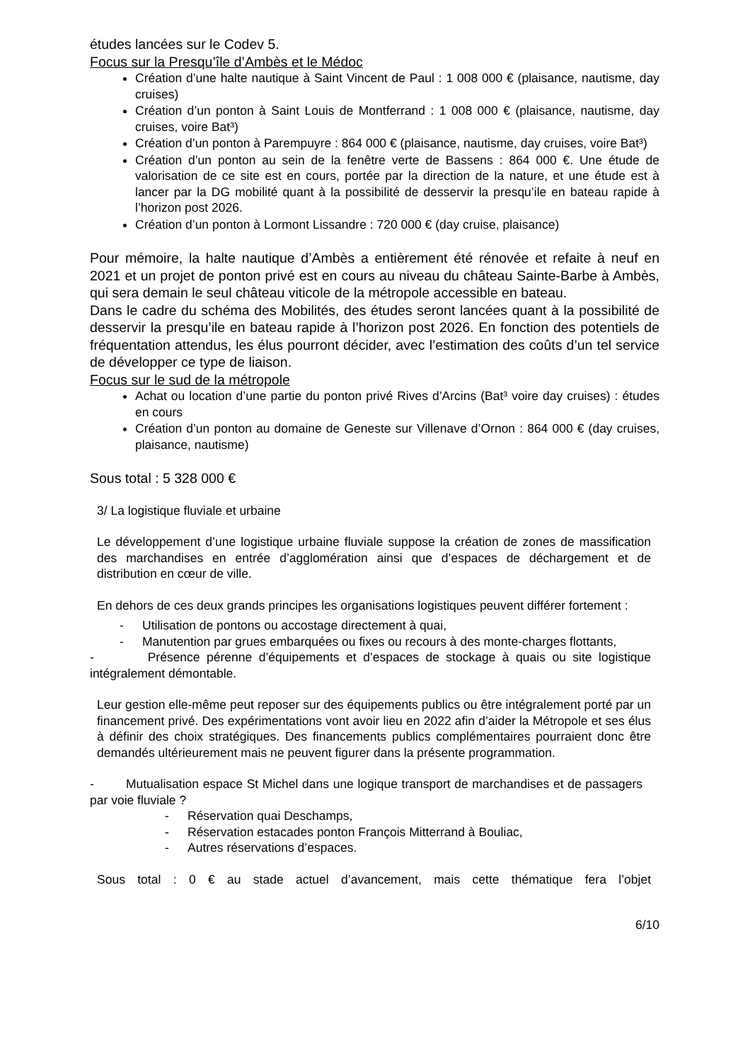études lancées sur le Codev 5.
Focus sur la Presqu’île d’Ambès et le Médoc
Création d’une halte nautique à Saint Vincent de Paul : 1 008 000 € (plaisance, nautisme, day cruises)
Création d’un ponton à Saint Louis de Montferrand : 1 008 000 € (plaisance, nautisme, day cruises, voire Bat³)
Création d’un ponton à Parempuyre : 864 000 € (plaisance, nautisme, day cruises, voire Bat³)
Création d’un ponton au sein de la fenêtre verte de Bassens : 864 000 €. Une étude de valorisation de ce site est en cours, portée par la direction de la nature, et une étude est à lancer par la DG mobilité quant à la possibilité de desservir la presqu’ile en bateau rapide à l’horizon post 2026.
Création d’un ponton à Lormont Lissandre : 720 000 € (day cruise, plaisance)
Pour mémoire, la halte nautique d’Ambès a entièrement été rénovée et refaite à neuf en 2021 et un projet de ponton privé est en cours au niveau du château Sainte-Barbe à Ambès, qui sera demain le seul château viticole de la métropole accessible en bateau.
Dans le cadre du schéma des Mobilités, des études seront lancées quant à la possibilité de desservir la presqu’ile en bateau rapide à l’horizon post 2026. En fonction des potentiels de fréquentation attendus, les élus pourront décider, avec l’estimation des coûts d’un tel service de développer ce type de liaison.
Focus sur le sud de la métropole
Achat ou location d’une partie du ponton privé Rives d’Arcins (Bat³ voire day cruises) : études en cours
Création d’un ponton au domaine de Geneste sur Villenave d’Ornon : 864 000 € (day cruises, plaisance, nautisme)
Sous total : 5 328 000 €
3/ La logistique fluviale et urbaine
Le développement d’une logistique urbaine fluviale suppose la création de zones de massification des marchandises en entrée d’agglomération ainsi que d’espaces de déchargement et de distribution en cœur de ville.
En dehors de ces deux grands principes les organisations logistiques peuvent différer fortement :
- Utilisation de pontons ou accostage directement à quai,
- Manutention par grues embarquées ou fixes ou recours à des monte-charges flottants,
- Présence pérenne d’équipements et d’espaces de stockage à quais ou site logistique intégralement démontable.
Leur gestion elle-même peut reposer sur des équipements publics ou être intégralement porté par un financement privé. Des expérimentations vont avoir lieu en 2022 afin d’aider la Métropole et ses élus à définir des choix stratégiques. Des financements publics complémentaires pourraient donc être demandés ultérieurement mais ne peuvent figurer dans la présente programmation.
- Mutualisation espace St Michel dans une logique transport de marchandises et de passagers par voie fluviale ?
- Réservation quai Deschamps,
- Réservation estacades ponton François Mitterrand à Bouliac,
- Autres réservations d’espaces.
Sous total : 0 € au stade actuel d’avancement, mais cette thématique fera l’objet
6/10